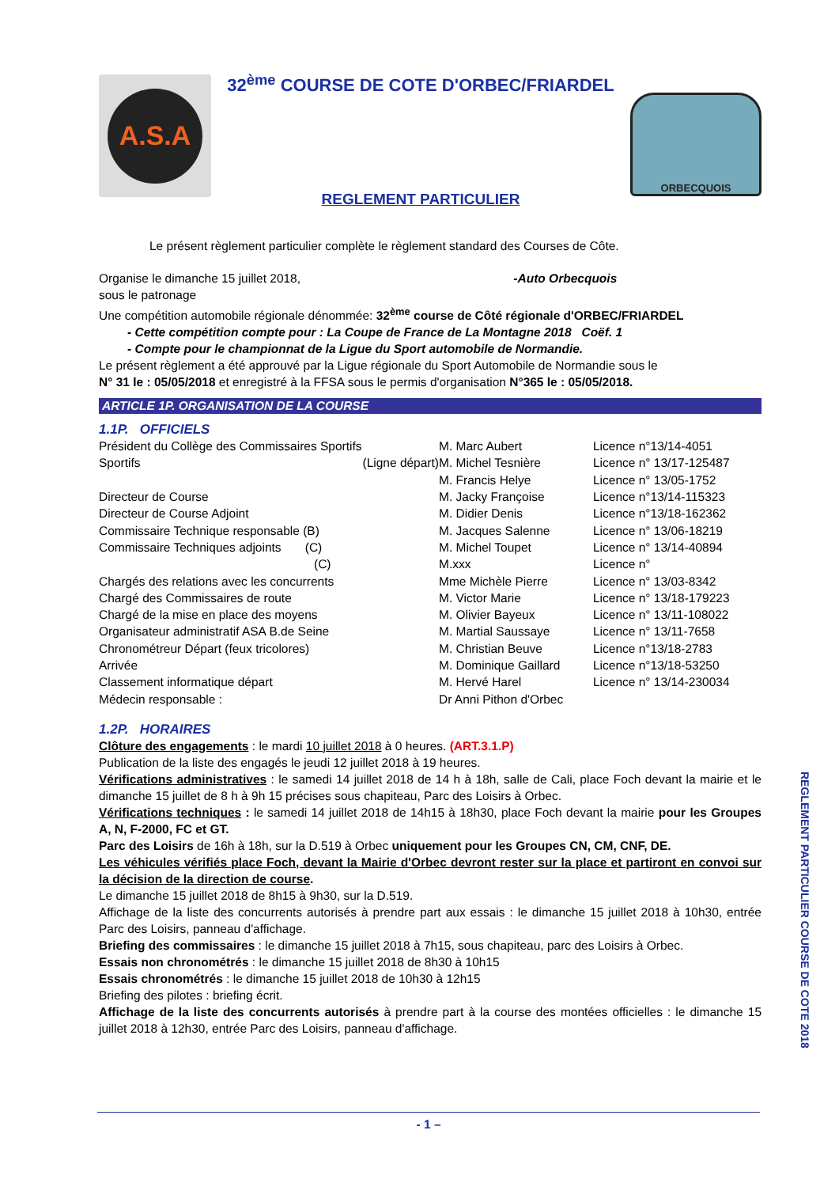A.S.A
32<sup>ème</sup> COURSE DE COTE D'ORBEC/FRIARDEL
REGLEMENT PARTICULIER
ORBECQUOIS
Le présent règlement particulier complète le règlement standard des Courses de Côte.
Organise le dimanche 15 juillet 2018, -Auto Orbecquois
sous le patronage
Une compétition automobile régionale dénommée: 32<sup>ème</sup> course de Côté régionale d'ORBEC/FRIARDEL
- Cette compétition compte pour : La Coupe de France de La Montagne 2018 Coëf. 1
- Compte pour le championnat de la Ligue du Sport automobile de Normandie.
Le présent règlement a été approuvé par la Ligue régionale du Sport Automobile de Normandie sous le
N° 31 le : 05/05/2018 et enregistré à la FFSA sous le permis d'organisation N°365 le : 05/05/2018.
ARTICLE 1P. ORGANISATION DE LA COURSE
1.1P. OFFICIELS
| Président du Collège des Commissaires Sportifs | M. Marc Aubert | Licence n°13/14-4051 |
| Sportifs (Ligne départ) | M. Michel Tesnière | Licence n° 13/17-125487 |
| | M. Francis Helye | Licence n° 13/05-1752 |
| Directeur de Course | M. Jacky Françoise | Licence n°13/14-115323 |
| Directeur de Course Adjoint | M. Didier Denis | Licence n°13/18-162362 |
| Commissaire Technique responsable (B) | M. Jacques Salenne | Licence n° 13/06-18219 |
| Commissaire Techniques adjoints (C) | M. Michel Toupet | Licence n° 13/14-40894 |
| (C) | M.xxx | Licence n° |
| Chargés des relations avec les concurrents | Mme Michèle Pierre | Licence n° 13/03-8342 |
| Chargé des Commissaires de route | M. Victor Marie | Licence n° 13/18-179223 |
| Chargé de la mise en place des moyens | M. Olivier Bayeux | Licence n° 13/11-108022 |
| Organisateur administratif ASA B.de Seine | M. Martial Saussaye | Licence n° 13/11-7658 |
| Chronométreur Départ (feux tricolores) | M. Christian Beuve | Licence n°13/18-2783 |
| Arrivée | M. Dominique Gaillard | Licence n°13/18-53250 |
| Classement informatique départ | M. Hervé Harel | Licence n° 13/14-230034 |
| Médecin responsable : | Dr Anni Pithon d'Orbec | |
1.2P. HORAIRES
Clôture des engagements : le mardi 10 juillet 2018 à 0 heures. (ART.3.1.P)
Publication de la liste des engagés le jeudi 12 juillet 2018 à 19 heures.
Vérifications administratives : le samedi 14 juillet 2018 de 14 h à 18h, salle de Cali, place Foch devant la mairie et le dimanche 15 juillet de 8 h à 9h 15 précises sous chapiteau, Parc des Loisirs à Orbec.
Vérifications techniques : le samedi 14 juillet 2018 de 14h15 à 18h30, place Foch devant la mairie pour les Groupes A, N, F-2000, FC et GT.
Parc des Loisirs de 16h à 18h, sur la D.519 à Orbec uniquement pour les Groupes CN, CM, CNF, DE.
Les véhicules vérifiés place Foch, devant la Mairie d'Orbec devront rester sur la place et partiront en convoi sur la décision de la direction de course.
Le dimanche 15 juillet 2018 de 8h15 à 9h30, sur la D.519.
Affichage de la liste des concurrents autorisés à prendre part aux essais : le dimanche 15 juillet 2018 à 10h30, entrée Parc des Loisirs, panneau d'affichage.
Briefing des commissaires : le dimanche 15 juillet 2018 à 7h15, sous chapiteau, parc des Loisirs à Orbec.
Essais non chronométrés : le dimanche 15 juillet 2018 de 8h30 à 10h15
Essais chronométrés : le dimanche 15 juillet 2018 de 10h30 à 12h15
Briefing des pilotes : briefing écrit.
Affichage de la liste des concurrents autorisés à prendre part à la course des montées officielles : le dimanche 15 juillet 2018 à 12h30, entrée Parc des Loisirs, panneau d'affichage.
- 1 –
REGLEMENT PARTICULIER COURSE DE COTE 2018